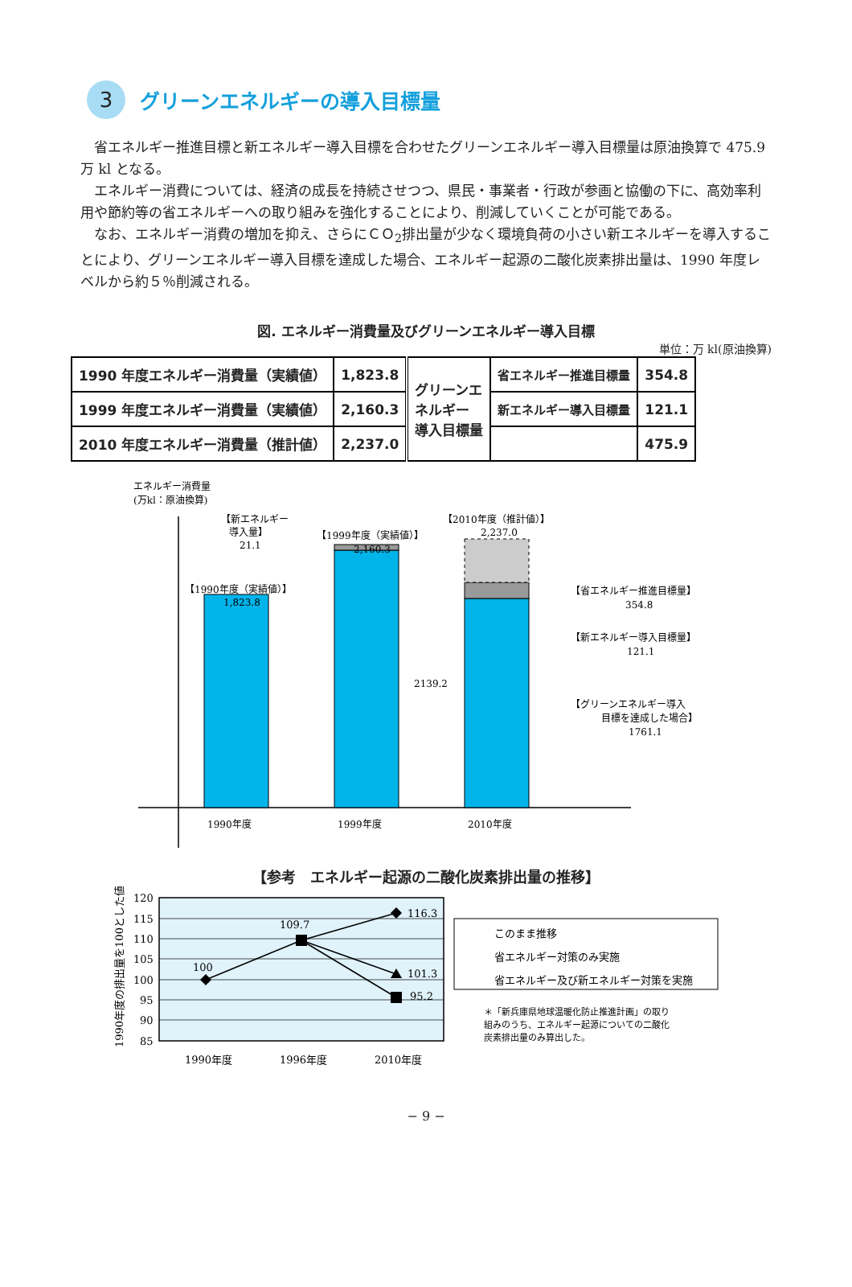3
グリーンエネルギーの導入目標量
省エネルギー推進目標と新エネルギー導入目標を合わせたグリーンエネルギー導入目標量は原油換算で 475.9 万 kl となる。
エネルギー消費については、経済の成長を持続させつつ、県民・事業者・行政が参画と協働の下に、高効率利用や節約等の省エネルギーへの取り組みを強化することにより、削減していくことが可能である。
なお、エネルギー消費の増加を抑え、さらにＣＯ<sub>2</sub>排出量が少なく環境負荷の小さい新エネルギーを導入することにより、グリーンエネルギー導入目標を達成した場合、エネルギー起源の二酸化炭素排出量は、1990 年度レベルから約５％削減される。
図. エネルギー消費量及びグリーンエネルギー導入目標
単位：万 kl(原油換算)
| 1990 年度エネルギー消費量（実績値） | 1,823.8 | グリーンエ ネルギー 導入目標量 | 省エネルギー推進目標量 | 354.8 |
| 1999 年度エネルギー消費量（実績値） | 2,160.3 | | 新エネルギー導入目標量 | 121.1 |
| 2010 年度エネルギー消費量（推計値） | 2,237.0 | | | 475.9 |
エネルギー消費量
(万kl：原油換算)
【新エネルギー
導入量】
21.1
【1999年度（実績値）】
2,160.3
【2010年度（推計値）】
2,237.0
【1990年度（実績値）】
1,823.8
2139.2
【省エネルギー推進目標量】
354.8
【新エネルギー導入目標量】
121.1
【グリーンエネルギー導入
目標を達成した場合】
1761.1
1990年度
1999年度
2010年度
【参考　エネルギー起源の二酸化炭素排出量の推移】
120
115
110
105
100
95
90
85
1990年度の排出量を100とした値
100
109.7
116.3
101.3
95.2
1990年度
1996年度
2010年度
このまま推移
省エネルギー対策のみ実施
省エネルギー及び新エネルギー対策を実施
＊「新兵庫県地球温暖化防止推進計画」の取り
組みのうち、エネルギー起源についての二酸化
炭素排出量のみ算出した。
− 9 −